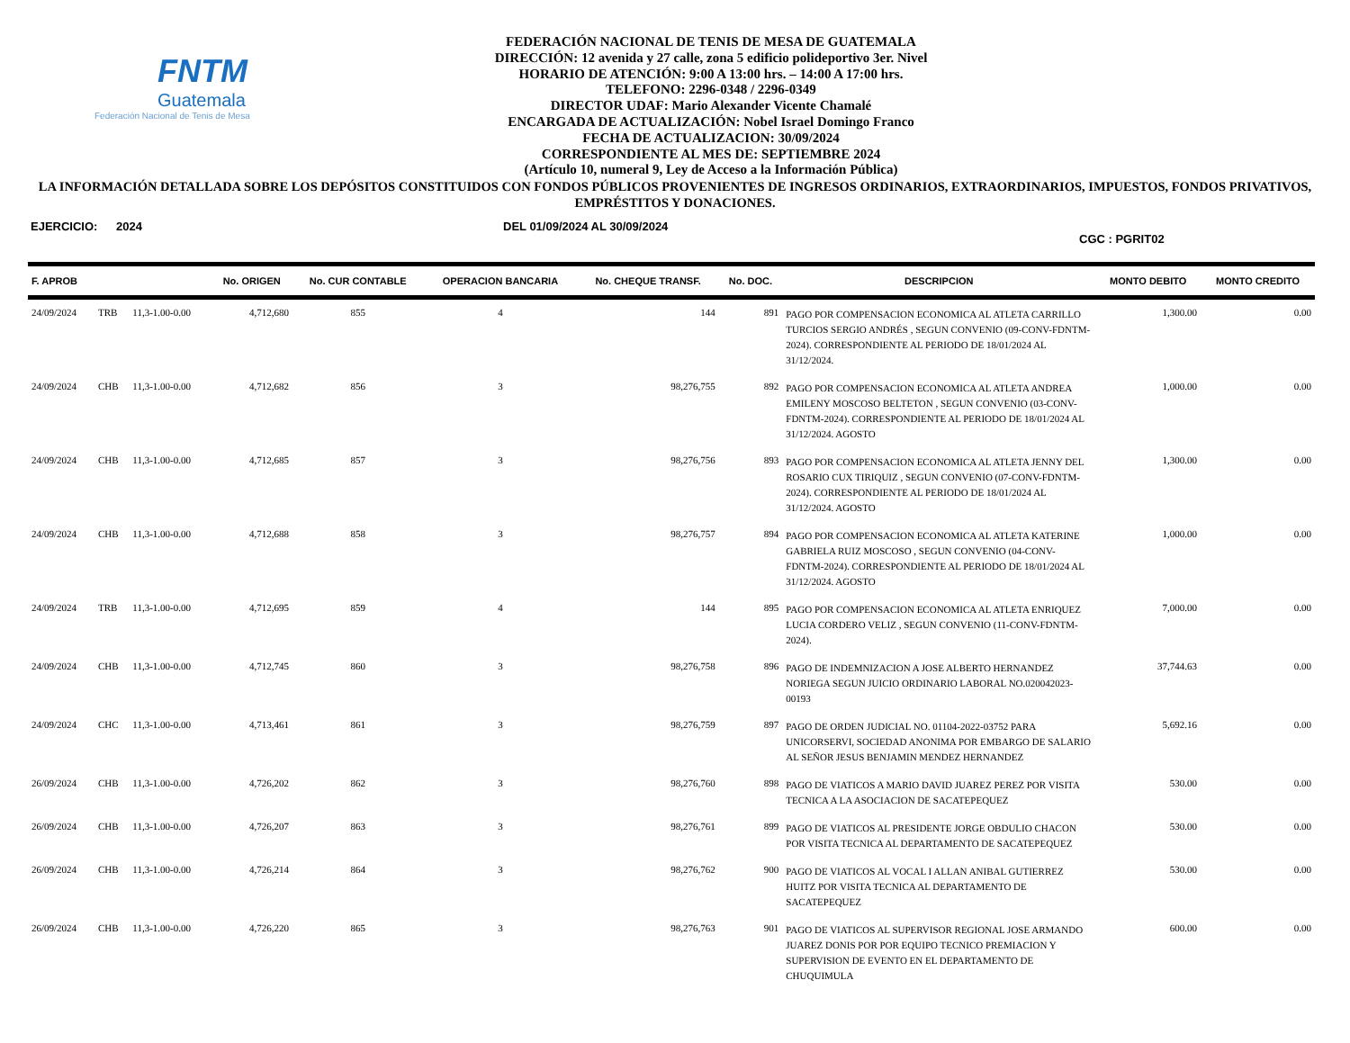FNTM
Guatemala
Federación Nacional de Tenis de Mesa
FEDERACIÓN NACIONAL DE TENIS DE MESA DE GUATEMALA
DIRECCIÓN: 12 avenida y 27 calle, zona 5 edificio polideportivo 3er. Nivel
HORARIO DE ATENCIÓN: 9:00 A 13:00 hrs. – 14:00 A 17:00 hrs.
TELEFONO: 2296-0348 / 2296-0349
DIRECTOR UDAF: Mario Alexander Vicente Chamalé
ENCARGADA DE ACTUALIZACIÓN: Nobel Israel Domingo Franco
FECHA DE ACTUALIZACION: 30/09/2024
CORRESPONDIENTE AL MES DE: SEPTIEMBRE 2024
(Artículo 10, numeral 9, Ley de Acceso a la Información Pública)
LA INFORMACIÓN DETALLADA SOBRE LOS DEPÓSITOS CONSTITUIDOS CON FONDOS PÚBLICOS PROVENIENTES DE INGRESOS ORDINARIOS, EXTRAORDINARIOS, IMPUESTOS, FONDOS PRIVATIVOS, EMPRÉSTITOS Y DONACIONES.
EJERCICIO: 2024 DEL 01/09/2024 AL 30/09/2024 CGC : PGRIT02
| F. APROB | | | No. ORIGEN | No. CUR CONTABLE | OPERACION BANCARIA | No. CHEQUE TRANSF. | No. DOC. | DESCRIPCION | MONTO DEBITO | MONTO CREDITO |
| --- | --- | --- | --- | --- | --- | --- | --- | --- | --- | --- |
| 24/09/2024 | TRB | 11,3-1.00-0.00 | 4,712,680 | 855 | 4 | 144 | 891 | PAGO POR COMPENSACION ECONOMICA AL ATLETA CARRILLO TURCIOS SERGIO ANDRÉS , SEGUN CONVENIO (09-CONV-FDNTM-2024). CORRESPONDIENTE AL PERIODO DE 18/01/2024 AL 31/12/2024. | 1,300.00 | 0.00 |
| 24/09/2024 | CHB | 11,3-1.00-0.00 | 4,712,682 | 856 | 3 | 98,276,755 | 892 | PAGO POR COMPENSACION ECONOMICA AL ATLETA ANDREA EMILENY MOSCOSO BELTETON , SEGUN CONVENIO (03-CONV-FDNTM-2024). CORRESPONDIENTE AL PERIODO DE 18/01/2024 AL 31/12/2024. AGOSTO | 1,000.00 | 0.00 |
| 24/09/2024 | CHB | 11,3-1.00-0.00 | 4,712,685 | 857 | 3 | 98,276,756 | 893 | PAGO POR COMPENSACION ECONOMICA AL ATLETA JENNY DEL ROSARIO CUX TIRIQUIZ , SEGUN CONVENIO (07-CONV-FDNTM-2024). CORRESPONDIENTE AL PERIODO DE 18/01/2024 AL 31/12/2024. AGOSTO | 1,300.00 | 0.00 |
| 24/09/2024 | CHB | 11,3-1.00-0.00 | 4,712,688 | 858 | 3 | 98,276,757 | 894 | PAGO POR COMPENSACION ECONOMICA AL ATLETA KATERINE GABRIELA RUIZ MOSCOSO , SEGUN CONVENIO (04-CONV-FDNTM-2024). CORRESPONDIENTE AL PERIODO DE 18/01/2024 AL 31/12/2024. AGOSTO | 1,000.00 | 0.00 |
| 24/09/2024 | TRB | 11,3-1.00-0.00 | 4,712,695 | 859 | 4 | 144 | 895 | PAGO POR COMPENSACION ECONOMICA AL ATLETA ENRIQUEZ LUCIA CORDERO VELIZ , SEGUN CONVENIO (11-CONV-FDNTM-2024). | 7,000.00 | 0.00 |
| 24/09/2024 | CHB | 11,3-1.00-0.00 | 4,712,745 | 860 | 3 | 98,276,758 | 896 | PAGO DE INDEMNIZACION A JOSE ALBERTO HERNANDEZ NORIEGA SEGUN JUICIO ORDINARIO LABORAL NO.020042023-00193 | 37,744.63 | 0.00 |
| 24/09/2024 | CHC | 11,3-1.00-0.00 | 4,713,461 | 861 | 3 | 98,276,759 | 897 | PAGO DE ORDEN JUDICIAL NO. 01104-2022-03752 PARA UNICORSERVI, SOCIEDAD ANONIMA POR EMBARGO DE SALARIO AL SEÑOR JESUS BENJAMIN MENDEZ HERNANDEZ | 5,692.16 | 0.00 |
| 26/09/2024 | CHB | 11,3-1.00-0.00 | 4,726,202 | 862 | 3 | 98,276,760 | 898 | PAGO DE VIATICOS A MARIO DAVID JUAREZ PEREZ POR VISITA TECNICA A LA ASOCIACION DE SACATEPEQUEZ | 530.00 | 0.00 |
| 26/09/2024 | CHB | 11,3-1.00-0.00 | 4,726,207 | 863 | 3 | 98,276,761 | 899 | PAGO DE VIATICOS AL PRESIDENTE JORGE OBDULIO CHACON POR VISITA TECNICA AL DEPARTAMENTO DE SACATEPEQUEZ | 530.00 | 0.00 |
| 26/09/2024 | CHB | 11,3-1.00-0.00 | 4,726,214 | 864 | 3 | 98,276,762 | 900 | PAGO DE VIATICOS AL VOCAL I ALLAN ANIBAL GUTIERREZ HUITZ POR VISITA TECNICA AL DEPARTAMENTO DE SACATEPEQUEZ | 530.00 | 0.00 |
| 26/09/2024 | CHB | 11,3-1.00-0.00 | 4,726,220 | 865 | 3 | 98,276,763 | 901 | PAGO DE VIATICOS AL SUPERVISOR REGIONAL JOSE ARMANDO JUAREZ DONIS POR POR EQUIPO TECNICO PREMIACION Y SUPERVISION DE EVENTO EN EL DEPARTAMENTO DE CHUQUIMULA | 600.00 | 0.00 |